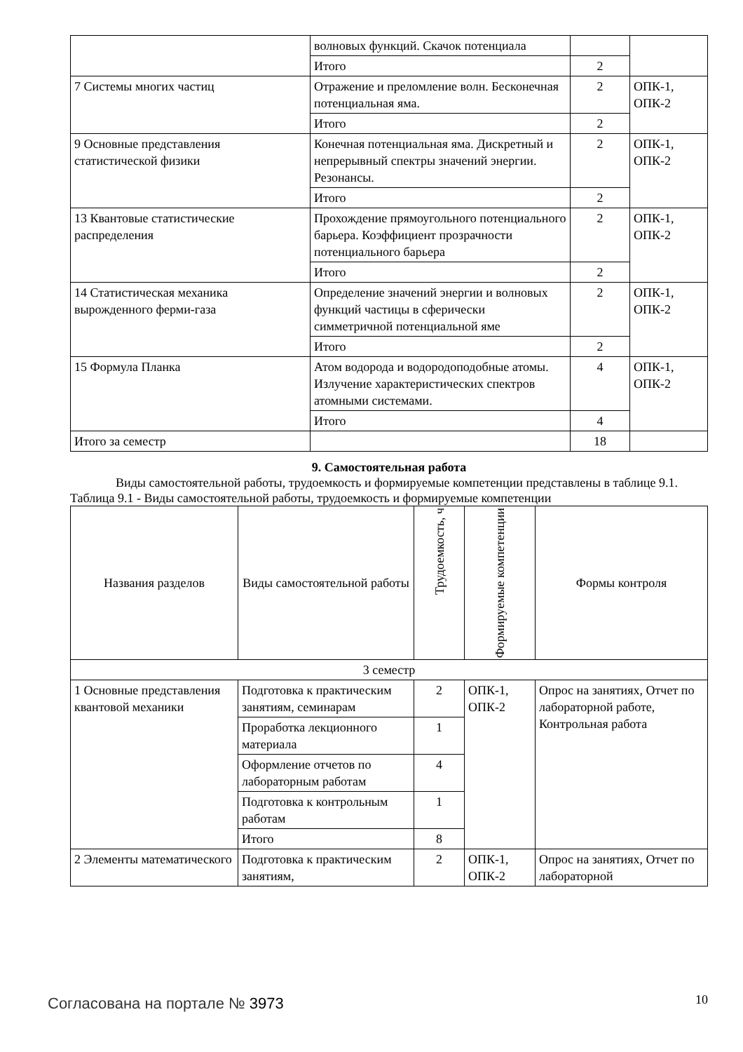| | волновых функций. Скачок потенциала | | |
| | Итого | 2 | |
| 7 Системы многих частиц | Отражение и преломление волн. Бесконечная потенциальная яма. | 2 | ОПК-1, ОПК-2 |
| | Итого | 2 | |
| 9 Основные представления статистической физики | Конечная потенциальная яма. Дискретный и непрерывный спектры значений энергии. Резонансы. | 2 | ОПК-1, ОПК-2 |
| | Итого | 2 | |
| 13 Квантовые статистические распределения | Прохождение прямоугольного потенциального барьера. Коэффициент прозрачности потенциального барьера | 2 | ОПК-1, ОПК-2 |
| | Итого | 2 | |
| 14 Статистическая механика вырожденного ферми-газа | Определение значений энергии и волновых функций частицы в сферически симметричной потенциальной яме | 2 | ОПК-1, ОПК-2 |
| | Итого | 2 | |
| 15 Формула Планка | Атом водорода и водородоподобные атомы. Излучение характеристических спектров атомными системами. | 4 | ОПК-1, ОПК-2 |
| | Итого | 4 | |
| Итого за семестр | | 18 | |
9. Самостоятельная работа
Виды самостоятельной работы, трудоемкость и формируемые компетенции представлены в таблице 9.1.
Таблица 9.1 - Виды самостоятельной работы, трудоемкость и формируемые компетенции
| Названия разделов | Виды самостоятельной работы | Трудоемкость, ч | Формируемые компетенции | Формы контроля |
| --- | --- | --- | --- | --- |
| 3 семестр | | | | |
| 1 Основные представления квантовой механики | Подготовка к практическим занятиям, семинарам | 2 | ОПК-1, ОПК-2 | Опрос на занятиях, Отчет по лабораторной работе, Контрольная работа |
| | Проработка лекционного материала | 1 | | |
| | Оформление отчетов по лабораторным работам | 4 | | |
| | Подготовка к контрольным работам | 1 | | |
| | Итого | 8 | | |
| 2 Элементы математического | Подготовка к практическим занятиям, | 2 | ОПК-1, ОПК-2 | Опрос на занятиях, Отчет по лабораторной |
Согласована на портале № 3973 10